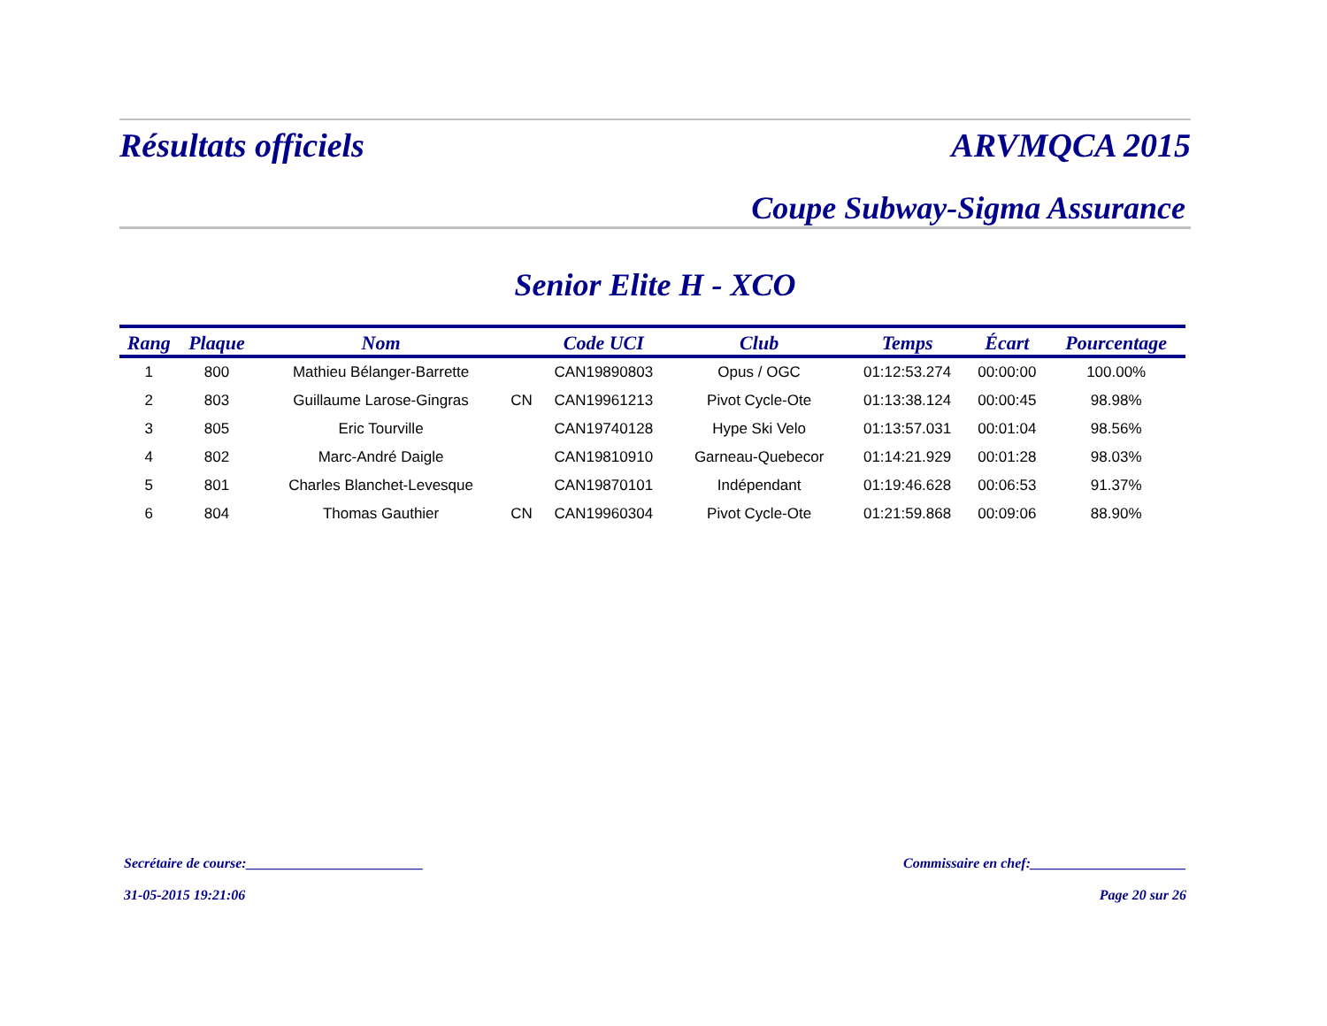Résultats officiels ARVMQCA 2015
Coupe Subway-Sigma Assurance
Senior Elite H - XCO
| Rang | Plaque | Nom | | Code UCI | Club | Temps | Écart | Pourcentage |
| --- | --- | --- | --- | --- | --- | --- | --- | --- |
| 1 | 800 | Mathieu Bélanger-Barrette | | CAN19890803 | Opus / OGC | 01:12:53.274 | 00:00:00 | 100.00% |
| 2 | 803 | Guillaume Larose-Gingras | CN | CAN19961213 | Pivot Cycle-Ote | 01:13:38.124 | 00:00:45 | 98.98% |
| 3 | 805 | Eric Tourville | | CAN19740128 | Hype Ski Velo | 01:13:57.031 | 00:01:04 | 98.56% |
| 4 | 802 | Marc-André Daigle | | CAN19810910 | Garneau-Quebecor | 01:14:21.929 | 00:01:28 | 98.03% |
| 5 | 801 | Charles Blanchet-Levesque | | CAN19870101 | Indépendant | 01:19:46.628 | 00:06:53 | 91.37% |
| 6 | 804 | Thomas Gauthier | CN | CAN19960304 | Pivot Cycle-Ote | 01:21:59.868 | 00:09:06 | 88.90% |
Secrétaire de course:_________________________ Commissaire en chef:______________________
31-05-2015 19:21:06 Page 20 sur 26